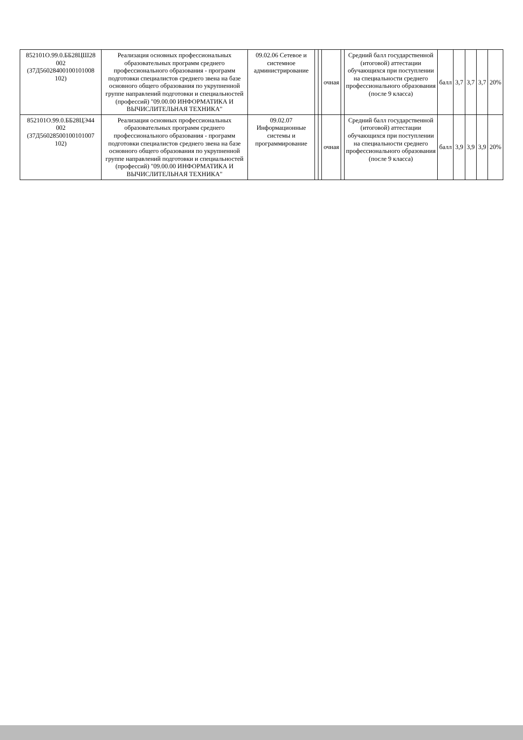| 852101О.99.0.ББ28ЦШ28 002 (37Д56028400100101008 102) | Реализация основных профессиональных образовательных программ среднего профессионального образования - программ подготовки специалистов среднего звена на базе основного общего образования по укрупненной группе направлений подготовки и специальностей (профессий) "09.00.00 ИНФОРМАТИКА И ВЫЧИСЛИТЕЛЬНАЯ ТЕХНИКА" | 09.02.06 Сетевое и системное администрирование | | | очная | | Средний балл государственной (итоговой) аттестации обучающихся при поступлении на специальности среднего профессионального образования (после 9 класса) | балл | 3,7 | 3,7 | 3,7 | 20% |
| 852101О.99.0.ББ28ЦЭ44 002 (37Д56028500100101007 102) | Реализация основных профессиональных образовательных программ среднего профессионального образования - программ подготовки специалистов среднего звена на базе основного общего образования по укрупненной группе направлений подготовки и специальностей (профессий) "09.00.00 ИНФОРМАТИКА И ВЫЧИСЛИТЕЛЬНАЯ ТЕХНИКА" | 09.02.07 Информационные системы и программирование | | | очная | | Средний балл государственной (итоговой) аттестации обучающихся при поступлении на специальности среднего профессионального образования (после 9 класса) | балл | 3,9 | 3,9 | 3,9 | 20% |